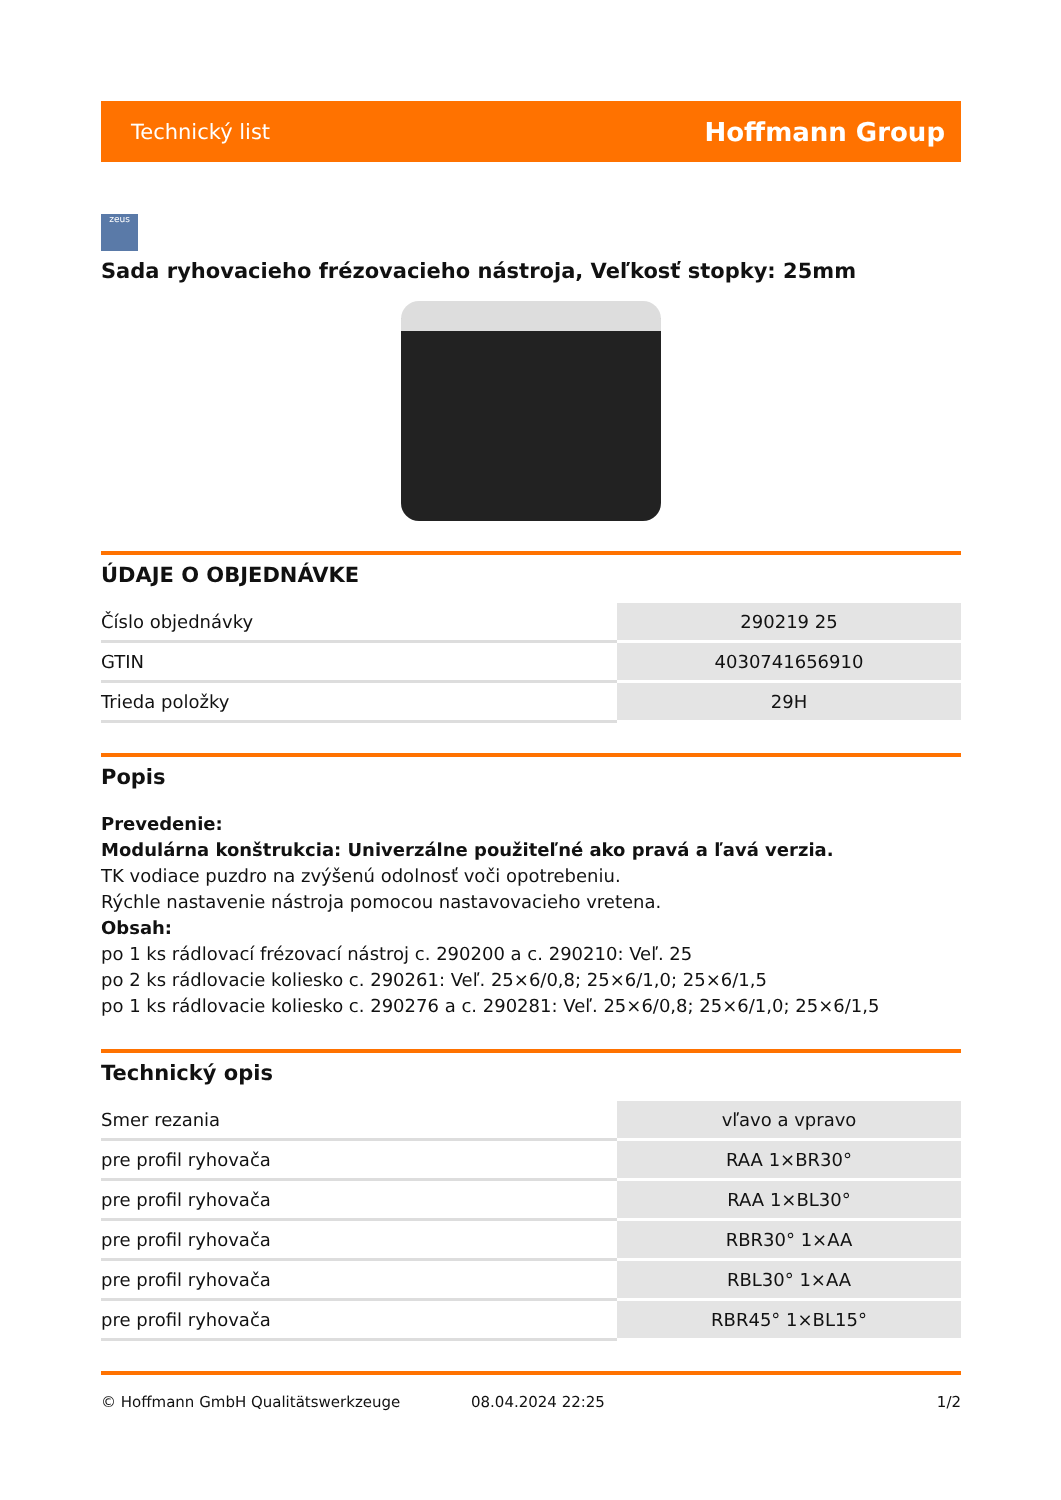Technický list Hoffmann Group
zeus
Sada ryhovacieho frézovacieho nástroja, Veľkosť stopky: 25mm
ÚDAJE O OBJEDNÁVKE
| Číslo objednávky | 290219 25 |
| GTIN | 4030741656910 |
| Trieda položky | 29H |
Popis
Prevedenie:
Modulárna konštrukcia: Univerzálne použiteľné ako pravá a ľavá verzia.
TK vodiace puzdro na zvýšenú odolnosť voči opotrebeniu.
Rýchle nastavenie nástroja pomocou nastavovacieho vretena.
Obsah:
po 1 ks rádlovací frézovací nástroj c. 290200 a c. 290210: Veľ. 25
po 2 ks rádlovacie koliesko c. 290261: Veľ. 25×6/0,8; 25×6/1,0; 25×6/1,5
po 1 ks rádlovacie koliesko c. 290276 a c. 290281: Veľ. 25×6/0,8; 25×6/1,0; 25×6/1,5
Technický opis
| Smer rezania | vľavo a vpravo |
| pre profil ryhovača | RAA 1×BR30° |
| pre profil ryhovača | RAA 1×BL30° |
| pre profil ryhovača | RBR30° 1×AA |
| pre profil ryhovača | RBL30° 1×AA |
| pre profil ryhovača | RBR45° 1×BL15° |
© Hoffmann GmbH Qualitätswerkzeuge 08.04.2024 22:25 1/2